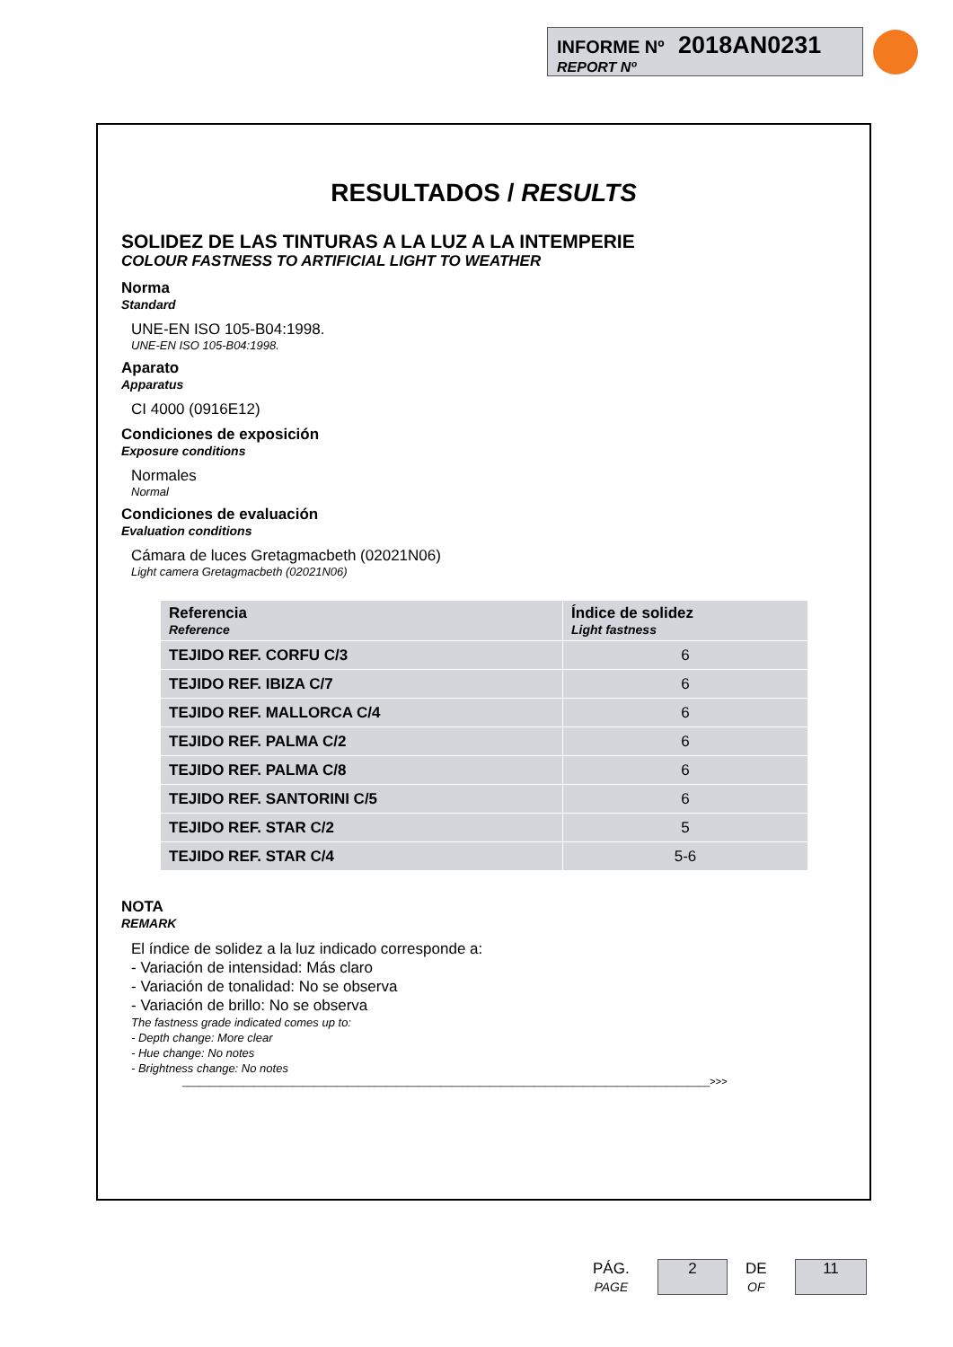INFORME Nº 2018AN0231
REPORT Nº
RESULTADOS / RESULTS
SOLIDEZ DE LAS TINTURAS A LA LUZ A LA INTEMPERIE
COLOUR FASTNESS TO ARTIFICIAL LIGHT TO WEATHER
Norma
Standard
UNE-EN ISO 105-B04:1998.
UNE-EN ISO 105-B04:1998.
Aparato
Apparatus
CI 4000 (0916E12)
Condiciones de exposición
Exposure conditions
Normales
Normal
Condiciones de evaluación
Evaluation conditions
Cámara de luces Gretagmacbeth (02021N06)
Light camera Gretagmacbeth (02021N06)
| Referencia Reference | Índice de solidez Light fastness |
| --- | --- |
| TEJIDO REF. CORFU C/3 | 6 |
| TEJIDO REF. IBIZA C/7 | 6 |
| TEJIDO REF. MALLORCA C/4 | 6 |
| TEJIDO REF. PALMA C/2 | 6 |
| TEJIDO REF. PALMA C/8 | 6 |
| TEJIDO REF. SANTORINI C/5 | 6 |
| TEJIDO REF. STAR C/2 | 5 |
| TEJIDO REF. STAR C/4 | 5-6 |
NOTA
REMARK
El índice de solidez a la luz indicado corresponde a:
- Variación de intensidad: Más claro
- Variación de tonalidad: No se observa
- Variación de brillo: No se observa
The fastness grade indicated comes up to:
- Depth change: More clear
- Hue change: No notes
- Brightness change: No notes
________________________________________________________________________________________________>>>
PÁG.
PAGE
2
DE
OF
11